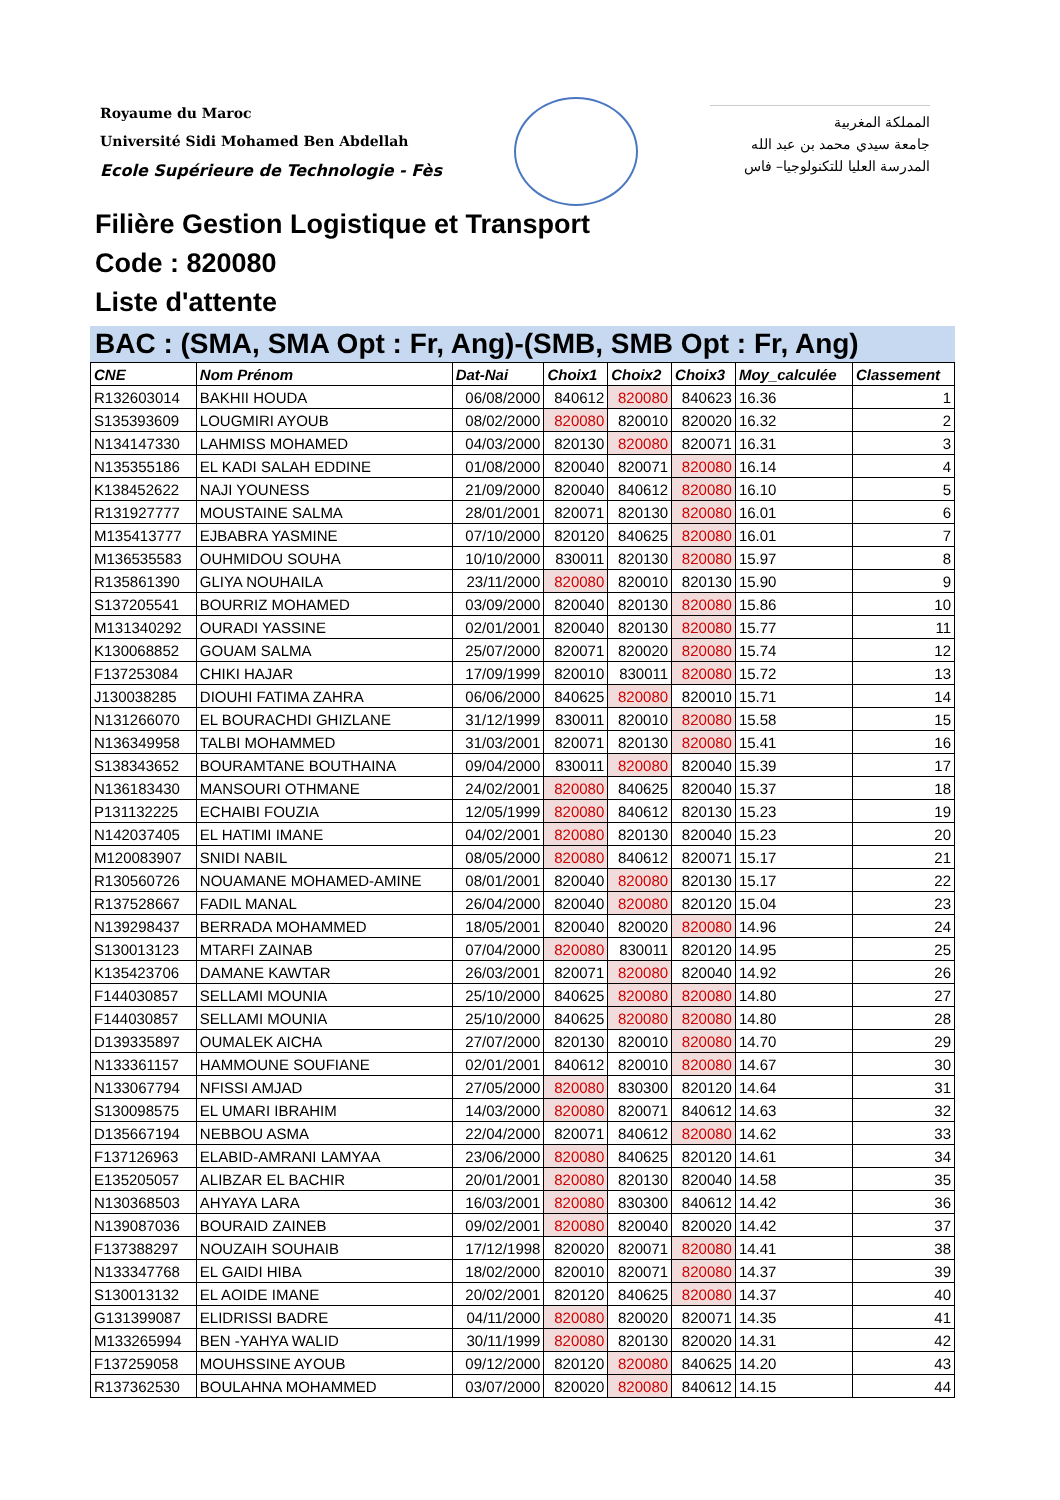Royaume du Maroc
Université Sidi Mohamed Ben Abdellah
Ecole Supérieure de Technologie - Fès
المملكة المغربية
جامعة سيدي محمد بن عبد الله
المدرسة العليا للتكنولوجيا– فاس
Filière Gestion Logistique et Transport
Code : 820080
Liste d'attente
BAC : (SMA, SMA Opt : Fr, Ang)-(SMB, SMB Opt : Fr, Ang)
| CNE | Nom Prénom | Dat-Nai | Choix1 | Choix2 | Choix3 | Moy_calculée | Classement |
| --- | --- | --- | --- | --- | --- | --- | --- |
| R132603014 | BAKHII HOUDA | 06/08/2000 | 840612 | 820080 | 840623 | 16.36 | 1 |
| S135393609 | LOUGMIRI AYOUB | 08/02/2000 | 820080 | 820010 | 820020 | 16.32 | 2 |
| N134147330 | LAHMISS MOHAMED | 04/03/2000 | 820130 | 820080 | 820071 | 16.31 | 3 |
| N135355186 | EL KADI SALAH EDDINE | 01/08/2000 | 820040 | 820071 | 820080 | 16.14 | 4 |
| K138452622 | NAJI YOUNESS | 21/09/2000 | 820040 | 840612 | 820080 | 16.10 | 5 |
| R131927777 | MOUSTAINE SALMA | 28/01/2001 | 820071 | 820130 | 820080 | 16.01 | 6 |
| M135413777 | EJBABRA YASMINE | 07/10/2000 | 820120 | 840625 | 820080 | 16.01 | 7 |
| M136535583 | OUHMIDOU SOUHA | 10/10/2000 | 830011 | 820130 | 820080 | 15.97 | 8 |
| R135861390 | GLIYA NOUHAILA | 23/11/2000 | 820080 | 820010 | 820130 | 15.90 | 9 |
| S137205541 | BOURRIZ MOHAMED | 03/09/2000 | 820040 | 820130 | 820080 | 15.86 | 10 |
| M131340292 | OURADI YASSINE | 02/01/2001 | 820040 | 820130 | 820080 | 15.77 | 11 |
| K130068852 | GOUAM SALMA | 25/07/2000 | 820071 | 820020 | 820080 | 15.74 | 12 |
| F137253084 | CHIKI HAJAR | 17/09/1999 | 820010 | 830011 | 820080 | 15.72 | 13 |
| J130038285 | DIOUHI FATIMA ZAHRA | 06/06/2000 | 840625 | 820080 | 820010 | 15.71 | 14 |
| N131266070 | EL BOURACHDI GHIZLANE | 31/12/1999 | 830011 | 820010 | 820080 | 15.58 | 15 |
| N136349958 | TALBI MOHAMMED | 31/03/2001 | 820071 | 820130 | 820080 | 15.41 | 16 |
| S138343652 | BOURAMTANE BOUTHAINA | 09/04/2000 | 830011 | 820080 | 820040 | 15.39 | 17 |
| N136183430 | MANSOURI OTHMANE | 24/02/2001 | 820080 | 840625 | 820040 | 15.37 | 18 |
| P131132225 | ECHAIBI FOUZIA | 12/05/1999 | 820080 | 840612 | 820130 | 15.23 | 19 |
| N142037405 | EL HATIMI IMANE | 04/02/2001 | 820080 | 820130 | 820040 | 15.23 | 20 |
| M120083907 | SNIDI NABIL | 08/05/2000 | 820080 | 840612 | 820071 | 15.17 | 21 |
| R130560726 | NOUAMANE MOHAMED-AMINE | 08/01/2001 | 820040 | 820080 | 820130 | 15.17 | 22 |
| R137528667 | FADIL MANAL | 26/04/2000 | 820040 | 820080 | 820120 | 15.04 | 23 |
| N139298437 | BERRADA MOHAMMED | 18/05/2001 | 820040 | 820020 | 820080 | 14.96 | 24 |
| S130013123 | MTARFI ZAINAB | 07/04/2000 | 820080 | 830011 | 820120 | 14.95 | 25 |
| K135423706 | DAMANE KAWTAR | 26/03/2001 | 820071 | 820080 | 820040 | 14.92 | 26 |
| F144030857 | SELLAMI MOUNIA | 25/10/2000 | 840625 | 820080 | 820080 | 14.80 | 27 |
| F144030857 | SELLAMI MOUNIA | 25/10/2000 | 840625 | 820080 | 820080 | 14.80 | 28 |
| D139335897 | OUMALEK AICHA | 27/07/2000 | 820130 | 820010 | 820080 | 14.70 | 29 |
| N133361157 | HAMMOUNE SOUFIANE | 02/01/2001 | 840612 | 820010 | 820080 | 14.67 | 30 |
| N133067794 | NFISSI AMJAD | 27/05/2000 | 820080 | 830300 | 820120 | 14.64 | 31 |
| S130098575 | EL UMARI IBRAHIM | 14/03/2000 | 820080 | 820071 | 840612 | 14.63 | 32 |
| D135667194 | NEBBOU ASMA | 22/04/2000 | 820071 | 840612 | 820080 | 14.62 | 33 |
| F137126963 | ELABID-AMRANI LAMYAA | 23/06/2000 | 820080 | 840625 | 820120 | 14.61 | 34 |
| E135205057 | ALIBZAR EL BACHIR | 20/01/2001 | 820080 | 820130 | 820040 | 14.58 | 35 |
| N130368503 | AHYAYA LARA | 16/03/2001 | 820080 | 830300 | 840612 | 14.42 | 36 |
| N139087036 | BOURAID ZAINEB | 09/02/2001 | 820080 | 820040 | 820020 | 14.42 | 37 |
| F137388297 | NOUZAIH SOUHAIB | 17/12/1998 | 820020 | 820071 | 820080 | 14.41 | 38 |
| N133347768 | EL GAIDI HIBA | 18/02/2000 | 820010 | 820071 | 820080 | 14.37 | 39 |
| S130013132 | EL AOIDE IMANE | 20/02/2001 | 820120 | 840625 | 820080 | 14.37 | 40 |
| G131399087 | ELIDRISSI BADRE | 04/11/2000 | 820080 | 820020 | 820071 | 14.35 | 41 |
| M133265994 | BEN -YAHYA WALID | 30/11/1999 | 820080 | 820130 | 820020 | 14.31 | 42 |
| F137259058 | MOUHSSINE AYOUB | 09/12/2000 | 820120 | 820080 | 840625 | 14.20 | 43 |
| R137362530 | BOULAHNA MOHAMMED | 03/07/2000 | 820020 | 820080 | 840612 | 14.15 | 44 |